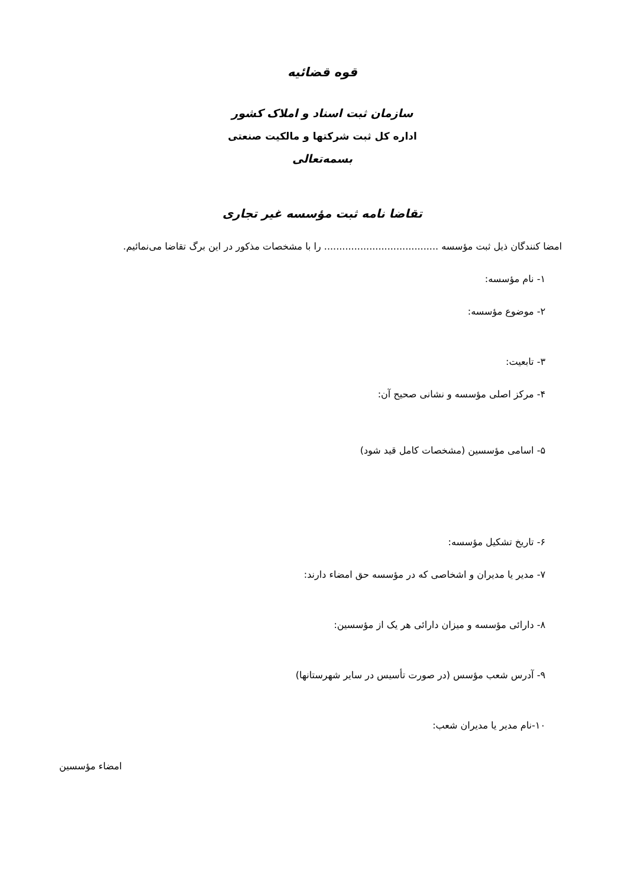قوه قضائیه
سازمان ثبت اسناد و املاک کشور
اداره کل ثبت شرکتها و مالکیت صنعتی
بسمه‌تعالی
تقاضا نامه ثبت مؤسسه غیر تجاری
امضا کنندگان ذیل ثبت مؤسسه ...................................... را با مشخصات مذکور در این برگ تقاضا می‌نمائیم.
۱- نام مؤسسه:
۲- موضوع مؤسسه:
۳- تابعیت:
۴- مرکز اصلی مؤسسه و نشانی صحیح آن:
۵- اسامی مؤسسین (مشخصات کامل قید شود)
۶- تاریخ تشکیل مؤسسه:
۷- مدیر یا مدیران و اشخاصی که در مؤسسه حق امضاء دارند:
۸- دارائی مؤسسه و میزان دارائی هر یک از مؤسسین:
۹- آدرس شعب مؤسس (در صورت تأسیس در سایر شهرستانها)
۱۰-نام مدیر یا مدیران شعب:
امضاء مؤسسین